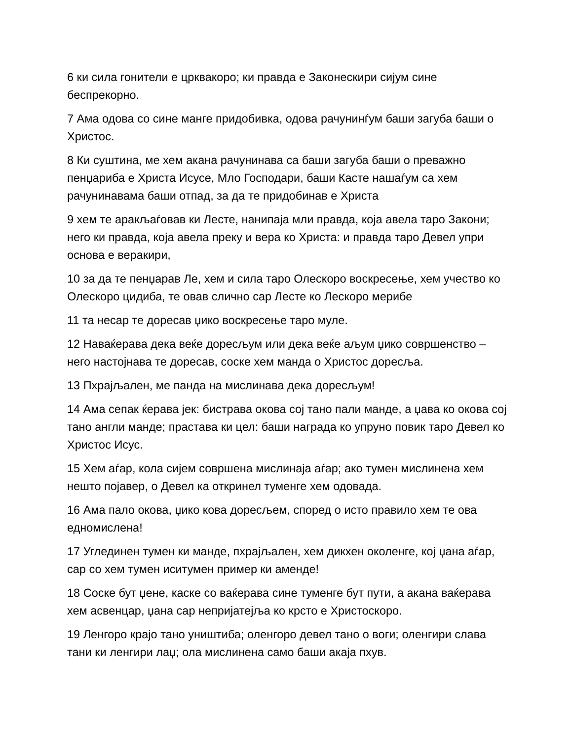6 ки сила гонители е црквакоро; ки правда е Законескири сијум сине беспрекорно.
7 Ама одова со сине манге придобивка, одова рачунинѓум баши загуба баши о Христос.
8 Ки суштина, ме хем акана рачунинава са баши загуба баши о преважно пенџариба е Христа Исусе, Мло Господари, баши Касте нашаѓум са хем рачунинавама баши отпад, за да те придобинав е Христа
9 хем те аракљаѓовав ки Лесте, нанипаја мли правда, која авела таро Закони; него ки правда, која авела преку и вера ко Христа: и правда таро Девел упри основа е веракири,
10 за да те пенџарав Ле, хем и сила таро Олескоро воскресење, хем учество ко Олескоро цидиба, те овав слично сар Лесте ко Лескоро мерибе
11 та несар те доресав џико воскресење таро муле.
12 Наваќерава дека веќе доресљум или дека веќе аљум џико совршенство – него настојнава те доресав, соске хем манда о Христос доресља.
13 Пхрајљален, ме панда на мислинава дека доресљум!
14 Ама сепак ќерава јек: бистрава окова сој тано пали манде, а џава ко окова сој тано англи манде; прастава ки цел: баши награда ко упруно повик таро Девел ко Христос Исус.
15 Хем аѓар, кола сијем совршена мислинаја аѓар; ако тумен мислинена хем нешто појавер, о Девел ка откринел туменге хем одовада.
16 Ама пало окова, џико кова доресљем, според о исто правило хем те ова едномислена!
17 Углединен тумен ки манде, пхрајљален, хем дикхен околенге, кој џана аѓар, сар со хем тумен иситумен пример ки аменде!
18 Соске бут џене, каске со ваќерава сине туменге бут пути, а акана ваќерава хем асвенцар, џана сар непријатејља ко крсто е Христоскоро.
19 Ленгоро крајо тано уништиба; оленгоро девел тано о воги; оленгири слава тани ки ленгири лаџ; ола мислинена само баши акаја пхув.